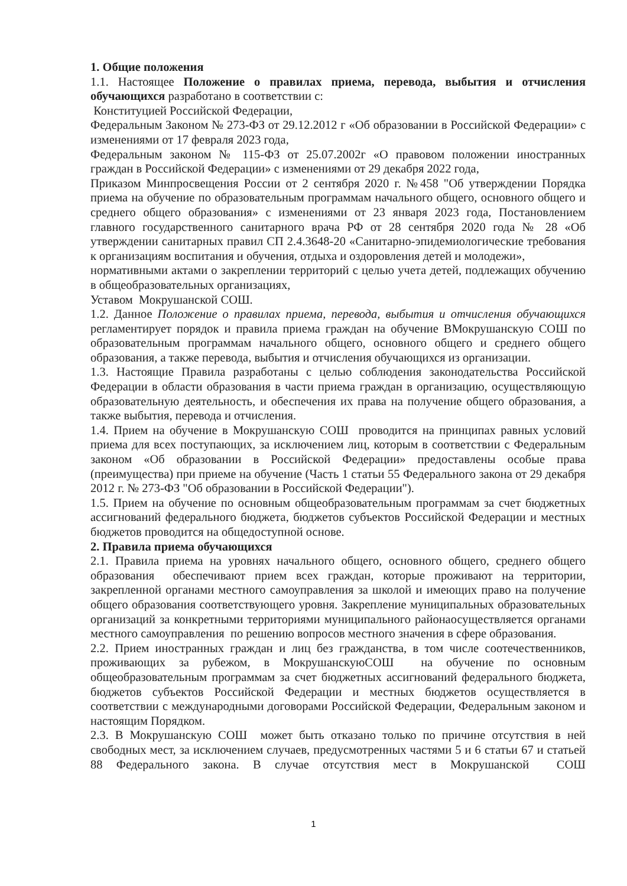1. Общие положения
1.1. Настоящее Положение о правилах приема, перевода, выбытия и отчисления обучающихся разработано в соответствии с:
Конституцией Российской Федерации,
Федеральным Законом № 273-ФЗ от 29.12.2012 г «Об образовании в Российской Федерации» с изменениями от 17 февраля 2023 года,
Федеральным законом № 115-ФЗ от 25.07.2002г «О правовом положении иностранных граждан в Российской Федерации» с изменениями от 29 декабря 2022 года,
Приказом Минпросвещения России от 2 сентября 2020 г. №458 "Об утверждении Порядка приема на обучение по образовательным программам начального общего, основного общего и среднего общего образования» с изменениями от 23 января 2023 года, Постановлением главного государственного санитарного врача РФ от 28 сентября 2020 года № 28 «Об утверждении санитарных правил СП 2.4.3648-20 «Санитарно-эпидемиологические требования к организациям воспитания и обучения, отдыха и оздоровления детей и молодежи»,
нормативными актами о закреплении территорий с целью учета детей, подлежащих обучению в общеобразовательных организациях,
Уставом Мокрушанской СОШ.
1.2. Данное Положение о правилах приема, перевода, выбытия и отчисления обучающихся регламентирует порядок и правила приема граждан на обучение ВМокрушанскую СОШ по образовательным программам начального общего, основного общего и среднего общего образования, а также перевода, выбытия и отчисления обучающихся из организации.
1.3. Настоящие Правила разработаны с целью соблюдения законодательства Российской Федерации в области образования в части приема граждан в организацию, осуществляющую образовательную деятельность, и обеспечения их права на получение общего образования, а также выбытия, перевода и отчисления.
1.4. Прием на обучение в Мокрушанскую СОШ проводится на принципах равных условий приема для всех поступающих, за исключением лиц, которым в соответствии с Федеральным законом «Об образовании в Российской Федерации» предоставлены особые права (преимущества) при приеме на обучение (Часть 1 статьи 55 Федерального закона от 29 декабря 2012 г. № 273-ФЗ "Об образовании в Российской Федерации").
1.5. Прием на обучение по основным общеобразовательным программам за счет бюджетных ассигнований федерального бюджета, бюджетов субъектов Российской Федерации и местных бюджетов проводится на общедоступной основе.
2. Правила приема обучающихся
2.1. Правила приема на уровнях начального общего, основного общего, среднего общего образования обеспечивают прием всех граждан, которые проживают на территории, закрепленной органами местного самоуправления за школой и имеющих право на получение общего образования соответствующего уровня. Закрепление муниципальных образовательных организаций за конкретными территориями муниципального районаосуществляется органами местного самоуправления по решению вопросов местного значения в сфере образования.
2.2. Прием иностранных граждан и лиц без гражданства, в том числе соотечественников, проживающих за рубежом, в МокрушанскуюСОШ на обучение по основным общеобразовательным программам за счет бюджетных ассигнований федерального бюджета, бюджетов субъектов Российской Федерации и местных бюджетов осуществляется в соответствии с международными договорами Российской Федерации, Федеральным законом и настоящим Порядком.
2.3. В Мокрушанскую СОШ может быть отказано только по причине отсутствия в ней свободных мест, за исключением случаев, предусмотренных частями 5 и 6 статьи 67 и статьей 88 Федерального закона. В случае отсутствия мест в Мокрушанской СОШ
1